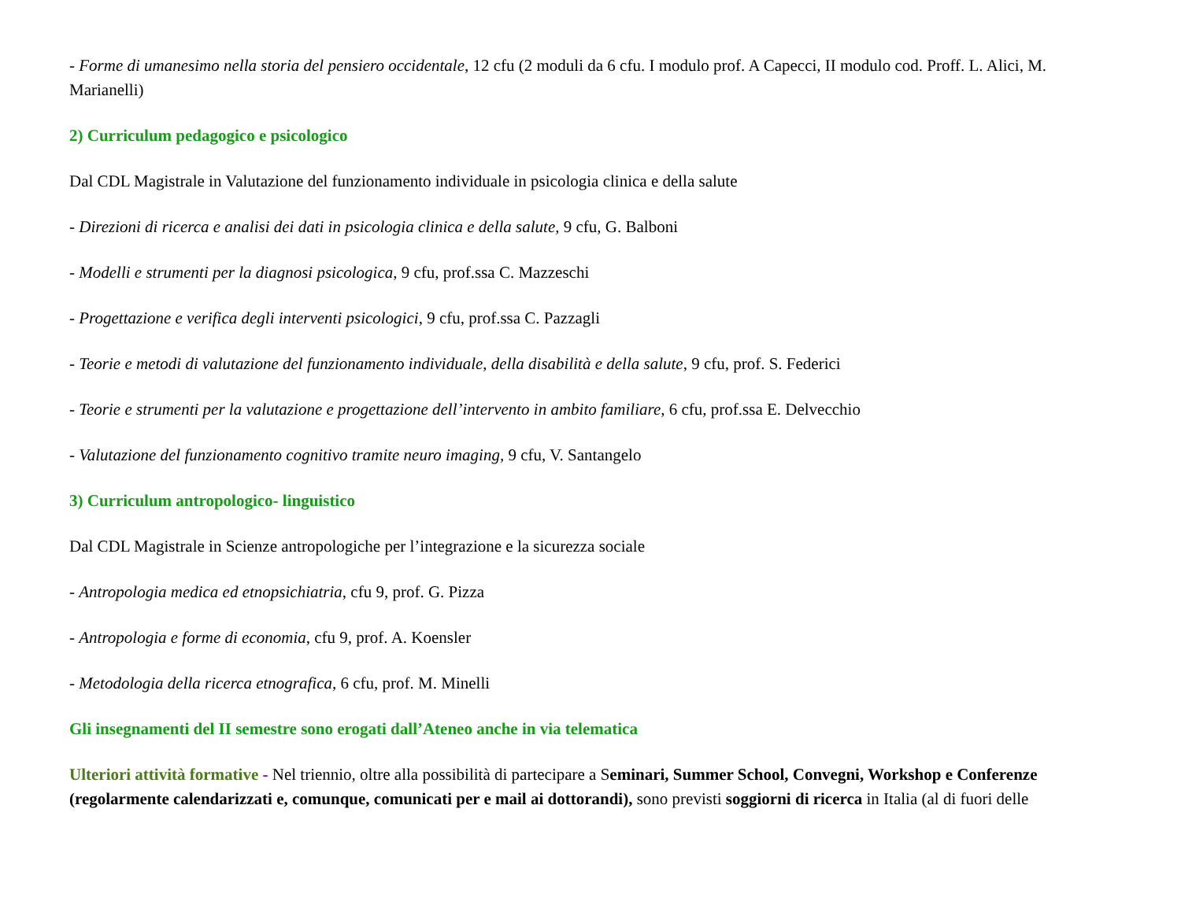- Forme di umanesimo nella storia del pensiero occidentale, 12 cfu (2 moduli da 6 cfu. I modulo prof. A Capecci, II modulo cod. Proff. L. Alici, M. Marianelli)
2) Curriculum pedagogico e psicologico
Dal CDL Magistrale in Valutazione del funzionamento individuale in psicologia clinica e della salute
- Direzioni di ricerca e analisi dei dati in psicologia clinica e della salute, 9 cfu, G. Balboni
- Modelli e strumenti per la diagnosi psicologica, 9 cfu, prof.ssa C. Mazzeschi
- Progettazione e verifica degli interventi psicologici, 9 cfu, prof.ssa C. Pazzagli
- Teorie e metodi di valutazione del funzionamento individuale, della disabilità e della salute, 9 cfu, prof. S. Federici
- Teorie e strumenti per la valutazione e progettazione dell’intervento in ambito familiare, 6 cfu, prof.ssa E. Delvecchio
- Valutazione del funzionamento cognitivo tramite neuro imaging, 9 cfu, V. Santangelo
3) Curriculum antropologico- linguistico
Dal CDL Magistrale in Scienze antropologiche per l’integrazione e la sicurezza sociale
- Antropologia medica ed etnopsichiatria, cfu 9, prof. G. Pizza
- Antropologia e forme di economia, cfu 9, prof. A. Koensler
- Metodologia della ricerca etnografica, 6 cfu, prof. M. Minelli
Gli insegnamenti del II semestre sono erogati dall’Ateneo anche in via telematica
Ulteriori attività formative - Nel triennio, oltre alla possibilità di partecipare a Seminari, Summer School, Convegni, Workshop e Conferenze (regolarmente calendarizzati e, comunque, comunicati per e mail ai dottorandi), sono previsti soggiorni di ricerca in Italia (al di fuori delle